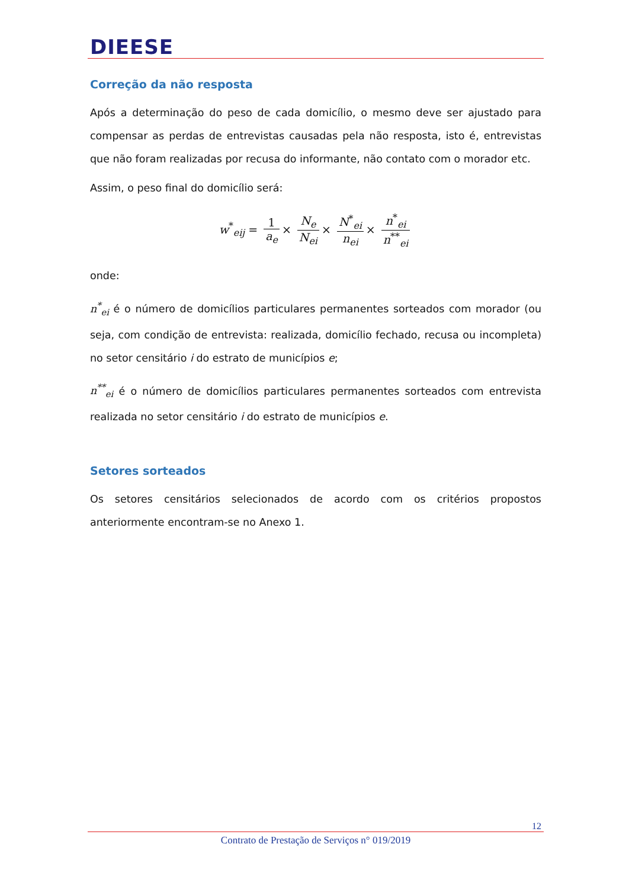DIEESE
Correção da não resposta
Após a determinação do peso de cada domicílio, o mesmo deve ser ajustado para compensar as perdas de entrevistas causadas pela não resposta, isto é, entrevistas que não foram realizadas por recusa do informante, não contato com o morador etc.
Assim, o peso final do domicílio será:
w<sup>*</sup><sub>eij</sub> = 1 a<sub>e</sub> × N<sub>e</sub> N<sub>ei</sub> × N<sup>*</sup><sub>ei</sub> n<sub>ei</sub> × n<sup>*</sup><sub>ei</sub> n<sup>**</sup><sub>ei</sub>
onde:
n<sup>*</sup><sub>ei</sub> é o número de domicílios particulares permanentes sorteados com morador (ou seja, com condição de entrevista: realizada, domicílio fechado, recusa ou incompleta) no setor censitário i do estrato de municípios e;
n<sup>**</sup><sub>ei</sub> é o número de domicílios particulares permanentes sorteados com entrevista realizada no setor censitário i do estrato de municípios e.
Setores sorteados
Os setores censitários selecionados de acordo com os critérios propostos anteriormente encontram-se no Anexo 1.
12
Contrato de Prestação de Serviços n° 019/2019